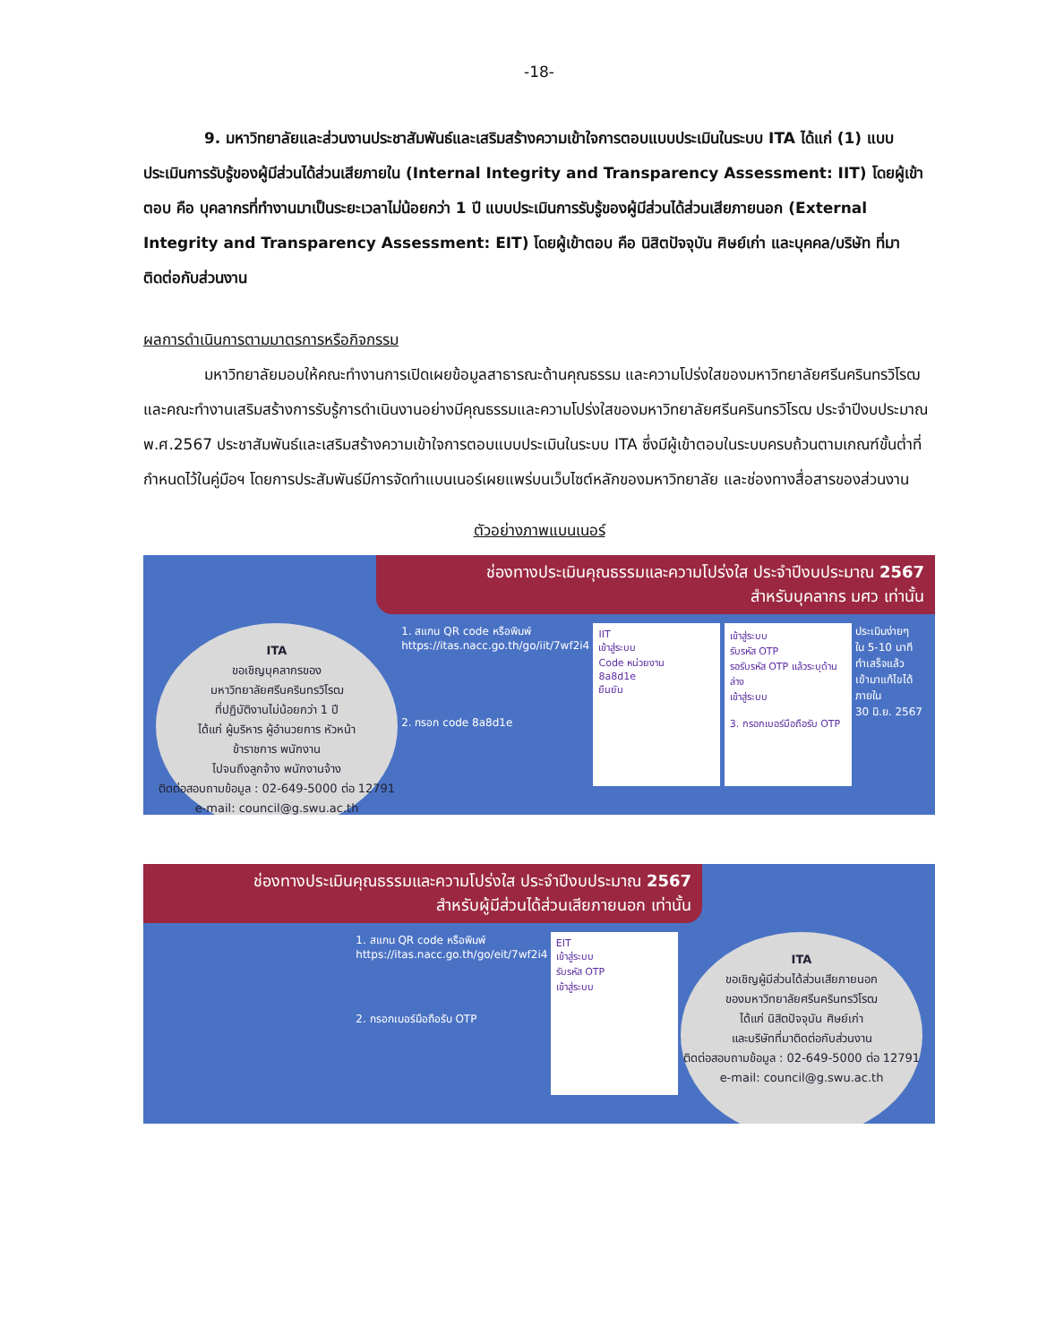-18-
9. มหาวิทยาลัยและส่วนงานประชาสัมพันธ์และเสริมสร้างความเข้าใจการตอบแบบประเมินในระบบ ITA ได้แก่ (1) แบบประเมินการรับรู้ของผู้มีส่วนได้ส่วนเสียภายใน (Internal Integrity and Transparency Assessment: IIT) โดยผู้เข้าตอบ คือ บุคลากรที่ทำงานมาเป็นระยะเวลาไม่น้อยกว่า 1 ปี แบบประเมินการรับรู้ของผู้มีส่วนได้ส่วนเสียภายนอก (External Integrity and Transparency Assessment: EIT) โดยผู้เข้าตอบ คือ นิสิตปัจจุบัน ศิษย์เก่า และบุคคล/บริษัท ที่มาติดต่อกับส่วนงาน
ผลการดำเนินการตามมาตรการหรือกิจกรรม
มหาวิทยาลัยมอบให้คณะทำงานการเปิดเผยข้อมูลสาธารณะด้านคุณธรรม และความโปร่งใสของมหาวิทยาลัยศรีนครินทรวิโรฒ และคณะทำงานเสริมสร้างการรับรู้การดำเนินงานอย่างมีคุณธรรมและความโปร่งใสของมหาวิทยาลัยศรีนครินทรวิโรฒ ประจำปีงบประมาณ พ.ศ.2567 ประชาสัมพันธ์และเสริมสร้างความเข้าใจการตอบแบบประเมินในระบบ ITA ซึ่งมีผู้เข้าตอบในระบบครบถ้วนตามเกณฑ์ขั้นต่ำที่กำหนดไว้ในคู่มือฯ โดยการประสัมพันธ์มีการจัดทำแบนเนอร์เผยแพร่บนเว็บไซต์หลักของมหาวิทยาลัย และช่องทางสื่อสารของส่วนงาน
ตัวอย่างภาพแบนเนอร์
ช่องทางประเมินคุณธรรมและความโปร่งใส ประจำปีงบประมาณ 2567
สำหรับบุคลากร มศว เท่านั้น
ITA
ขอเชิญบุคลากรของ
มหาวิทยาลัยศรีนครินทรวิโรฒ
ที่ปฏิบัติงานไม่น้อยกว่า 1 ปี
ได้แก่ ผู้บริหาร ผู้อำนวยการ หัวหน้า
ข้าราชการ พนักงาน
ไปจนถึงลูกจ้าง พนักงานจ้าง
ติดต่อสอบถามข้อมูล : 02-649-5000 ต่อ 12791
e-mail: council@g.swu.ac.th
1. สแกน QR code หรือพิมพ์
https://itas.nacc.go.th/go/iit/7wf2i4
2. กรอก code 8a8d1e
IIT
เข้าสู่ระบบ
Code หน่วยงาน
8a8d1e
ยืนยัน
เข้าสู่ระบบ
รับรหัส OTP
รอรับรหัส OTP แล้วระบุด้านล่าง
เข้าสู่ระบบ
3. กรอกเบอร์มือถือรับ OTP
ประเมินง่ายๆ
ใน 5-10 นาที
ทำเสร็จแล้ว
เข้ามาแก้ไขได้
ภายใน
30 มิ.ย. 2567
ช่องทางประเมินคุณธรรมและความโปร่งใส ประจำปีงบประมาณ 2567
สำหรับผู้มีส่วนได้ส่วนเสียภายนอก เท่านั้น
1. สแกน QR code หรือพิมพ์
https://itas.nacc.go.th/go/eit/7wf2i4
2. กรอกเบอร์มือถือรับ OTP
EIT
เข้าสู่ระบบ
รับรหัส OTP
เข้าสู่ระบบ
ITA
ขอเชิญผู้มีส่วนได้ส่วนเสียภายนอก
ของมหาวิทยาลัยศรีนครินทรวิโรฒ
ได้แก่ นิสิตปัจจุบัน ศิษย์เก่า
และบริษัทที่มาติดต่อกับส่วนงาน
ติดต่อสอบถามข้อมูล : 02-649-5000 ต่อ 12791
e-mail: council@g.swu.ac.th